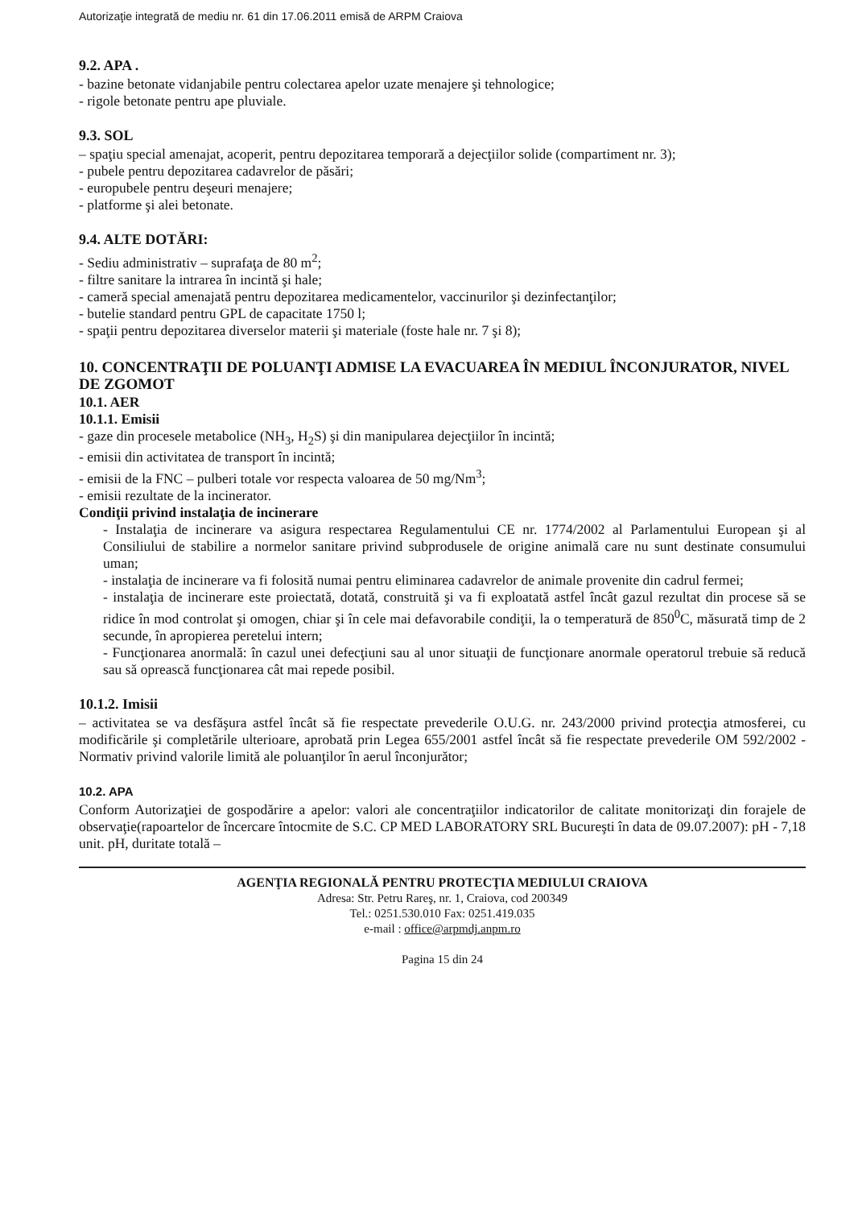Autorizaţie integrată de mediu nr. 61 din 17.06.2011 emisă de ARPM Craiova
9.2. APA .
- bazine betonate vidanjabile pentru colectarea apelor uzate menajere şi tehnologice;
- rigole betonate pentru ape pluviale.
9.3. SOL
– spaţiu special amenajat, acoperit, pentru depozitarea temporară a dejecţiilor solide (compartiment nr. 3);
- pubele pentru depozitarea cadavrelor de păsări;
- europubele pentru deşeuri menajere;
- platforme şi alei betonate.
9.4. ALTE DOTĂRI:
- Sediu administrativ – suprafaţa de 80 m<sup>2</sup>;
- filtre sanitare la intrarea în incintă şi hale;
- cameră special amenajată pentru depozitarea medicamentelor, vaccinurilor şi dezinfectanţilor;
- butelie standard pentru GPL de capacitate 1750 l;
- spaţii pentru depozitarea diverselor materii şi materiale (foste hale nr. 7 şi 8);
10. CONCENTRAŢII DE POLUANŢI ADMISE LA EVACUAREA ÎN MEDIUL ÎNCONJURATOR, NIVEL DE ZGOMOT
10.1. AER
10.1.1. Emisii
- gaze din procesele metabolice (NH<sub>3</sub>, H<sub>2</sub>S) şi din manipularea dejecţiilor în incintă;
- emisii din activitatea de transport în incintă;
- emisii de la FNC – pulberi totale vor respecta valoarea de 50 mg/Nm<sup>3</sup>;
- emisii rezultate de la incinerator.
Condiţii privind instalaţia de incinerare
- Instalaţia de incinerare va asigura respectarea Regulamentului CE nr. 1774/2002 al Parlamentului European şi al Consiliului de stabilire a normelor sanitare privind subprodusele de origine animală care nu sunt destinate consumului uman;
- instalaţia de incinerare va fi folosită numai pentru eliminarea cadavrelor de animale provenite din cadrul fermei;
- instalaţia de incinerare este proiectată, dotată, construită şi va fi exploatată astfel încât gazul rezultat din procese să se ridice în mod controlat şi omogen, chiar şi în cele mai defavorabile condiţii, la o temperatură de 850<sup>0</sup>C, măsurată timp de 2 secunde, în apropierea peretelui intern;
- Funcţionarea anormală: în cazul unei defecţiuni sau al unor situaţii de funcţionare anormale operatorul trebuie să reducă sau să oprească funcţionarea cât mai repede posibil.
10.1.2. Imisii
– activitatea se va desfăşura astfel încât să fie respectate prevederile O.U.G. nr. 243/2000 privind protecţia atmosferei, cu modificările şi completările ulterioare, aprobată prin Legea 655/2001 astfel încât să fie respectate prevederile OM 592/2002 - Normativ privind valorile limită ale poluanţilor în aerul înconjurător;
10.2. APA
Conform Autorizaţiei de gospodărire a apelor: valori ale concentraţiilor indicatorilor de calitate monitorizaţi din forajele de observaţie(rapoartelor de încercare întocmite de S.C. CP MED LABORATORY SRL Bucureşti în data de 09.07.2007): pH - 7,18 unit. pH, duritate totală –
AGENŢIA REGIONALĂ PENTRU PROTECŢIA MEDIULUI CRAIOVA
Adresa: Str. Petru Rareş, nr. 1, Craiova, cod 200349
Tel.: 0251.530.010 Fax: 0251.419.035
e-mail : office@arpmdj.anpm.ro
Pagina 15 din 24